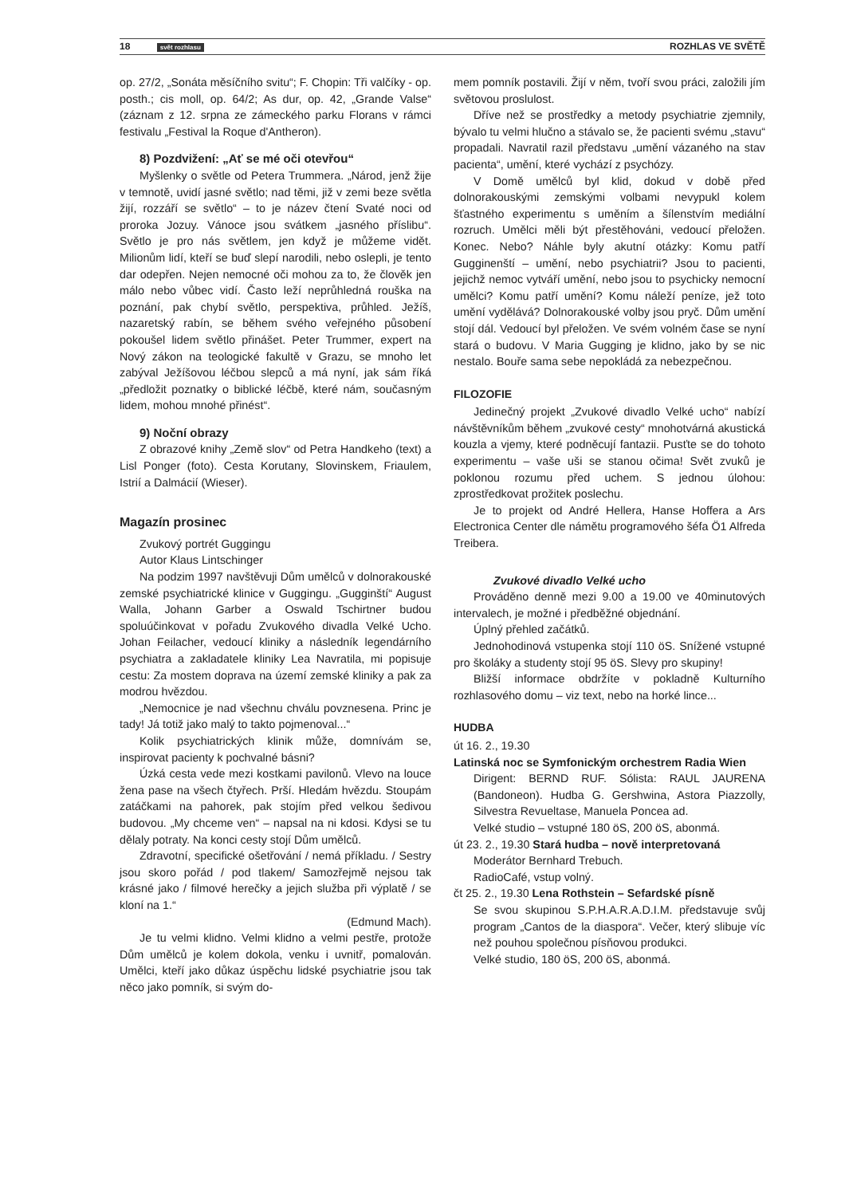18 svět rozhlasu ROZHLAS VE SVĚTĚ
op. 27/2, „Sonáta měsíčního svitu“; F. Chopin: Tři valčíky - op. posth.; cis moll, op. 64/2; As dur, op. 42, „Grande Valse“ (záznam z 12. srpna ze zámeckého parku Florans v rámci festivalu „Festival la Roque d'Antheron).
8) Pozdvižení: „Ať se mé oči otevřou“
Myšlenky o světle od Petera Trummera. „Národ, jenž žije v temnotě, uvidí jasné světlo; nad těmi, již v zemi beze světla žijí, rozzáří se světlo“ – to je název čtení Svaté noci od proroka Jozuy. Vánoce jsou svátkem „jasného příslibu“. Světlo je pro nás světlem, jen když je můžeme vidět. Milionům lidí, kteří se buď slepí narodili, nebo oslepli, je tento dar odepřen. Nejen nemocné oči mohou za to, že člověk jen málo nebo vůbec vidí. Často leží neprůhledná rouška na poznání, pak chybí světlo, perspektiva, průhled. Ježíš, nazaretský rabín, se během svého veřejného působení pokoušel lidem světlo přinášet. Peter Trummer, expert na Nový zákon na teologické fakultě v Grazu, se mnoho let zabýval Ježíšovou léčbou slepců a má nyní, jak sám říká „předložit poznatky o biblické léčbě, které nám, současným lidem, mohou mnohé přinést“.
9) Noční obrazy
Z obrazové knihy „Země slov“ od Petra Handkeho (text) a Lisl Ponger (foto). Cesta Korutany, Slovinskem, Friaulem, Istrií a Dalmácií (Wieser).
Magazín prosinec
Zvukový portrét Guggingu
Autor Klaus Lintschinger
Na podzim 1997 navštěvuji Dům umělců v dolnorakouské zemské psychiatrické klinice v Guggingu. „Gugginští“ August Walla, Johann Garber a Oswald Tschirtner budou spoluúčinkovat v pořadu Zvukového divadla Velké Ucho. Johan Feilacher, vedoucí kliniky a následník legendárního psychiatra a zakladatele kliniky Lea Navratila, mi popisuje cestu: Za mostem doprava na území zemské kliniky a pak za modrou hvězdou.
„Nemocnice je nad všechnu chválu povznesena. Princ je tady! Já totiž jako malý to takto pojmenoval...“
Kolik psychiatrických klinik může, domnívám se, inspirovat pacienty k pochvalné básni?
Úzká cesta vede mezi kostkami pavilonů. Vlevo na louce žena pase na všech čtyřech. Prší. Hledám hvězdu. Stoupám zatáčkami na pahorek, pak stojím před velkou šedivou budovou. „My chceme ven“ – napsal na ni kdosi. Kdysi se tu dělaly potraty. Na konci cesty stojí Dům umělců.
Zdravotní, specifické ošetřování / nemá příkladu. / Sestry jsou skoro pořád / pod tlakem/ Samozřejmě nejsou tak krásné jako / filmové herečky a jejich služba při výplatě / se kloní na 1.“
(Edmund Mach).
Je tu velmi klidno. Velmi klidno a velmi pestře, protože Dům umělců je kolem dokola, venku i uvnitř, pomalován. Umělci, kteří jako důkaz úspěchu lidské psychiatrie jsou tak něco jako pomník, si svým do-
mem pomník postavili. Žijí v něm, tvoří svou práci, založili jím světovou proslulost.
Dříve než se prostředky a metody psychiatrie zjemnily, bývalo tu velmi hlučno a stávalo se, že pacienti svému „stavu“ propadali. Navratil razil představu „umění vázaného na stav pacienta“, umění, které vychází z psychózy.
V Domě umělců byl klid, dokud v době před dolnorakouskými zemskými volbami nevypukl kolem šťastného experimentu s uměním a šílenstvím mediální rozruch. Umělci měli být přestěhováni, vedoucí přeložen. Konec. Nebo? Náhle byly akutní otázky: Komu patří Gugginenští – umění, nebo psychiatrii? Jsou to pacienti, jejichž nemoc vytváří umění, nebo jsou to psychicky nemocní umělci? Komu patří umění? Komu náleží peníze, jež toto umění vydělává? Dolnorakouské volby jsou pryč. Dům umění stojí dál. Vedoucí byl přeložen. Ve svém volném čase se nyní stará o budovu. V Maria Gugging je klidno, jako by se nic nestalo. Bouře sama sebe nepokládá za nebezpečnou.
FILOZOFIE
Jedinečný projekt „Zvukové divadlo Velké ucho“ nabízí návštěvníkům během „zvukové cesty“ mnohotvárná akustická kouzla a vjemy, které podněcují fantazii. Pusťte se do tohoto experimentu – vaše uši se stanou očima! Svět zvuků je poklonou rozumu před uchem. S jednou úlohou: zprostředkovat prožitek poslechu.
Je to projekt od André Hellera, Hanse Hoffera a Ars Electronica Center dle námětu programového šéfa Ö1 Alfreda Treibera.
Zvukové divadlo Velké ucho
Prováděno denně mezi 9.00 a 19.00 ve 40minutových intervalech, je možné i předběžné objednání.
Úplný přehled začátků.
Jednohodinová vstupenka stojí 110 öS. Snížené vstupné pro školáky a studenty stojí 95 öS. Slevy pro skupiny!
Bližší informace obdržíte v pokladně Kulturního rozhlasového domu – viz text, nebo na horké lince...
HUDBA
út 16. 2., 19.30
Latinská noc se Symfonickým orchestrem Radia Wien
Dirigent: BERND RUF. Sólista: RAUL JAURENA (Bandoneon). Hudba G. Gershwina, Astora Piazzolly, Silvestra Revueltase, Manuela Poncea ad.
Velké studio – vstupné 180 öS, 200 öS, abonmá.
út 23. 2., 19.30 Stará hudba – nově interpretovaná
Moderátor Bernhard Trebuch.
RadioCafé, vstup volný.
čt 25. 2., 19.30 Lena Rothstein – Sefardské písně
Se svou skupinou S.P.H.A.R.A.D.I.M. představuje svůj program „Cantos de la diaspora“. Večer, který slibuje víc než pouhou společnou písňovou produkci.
Velké studio, 180 öS, 200 öS, abonmá.